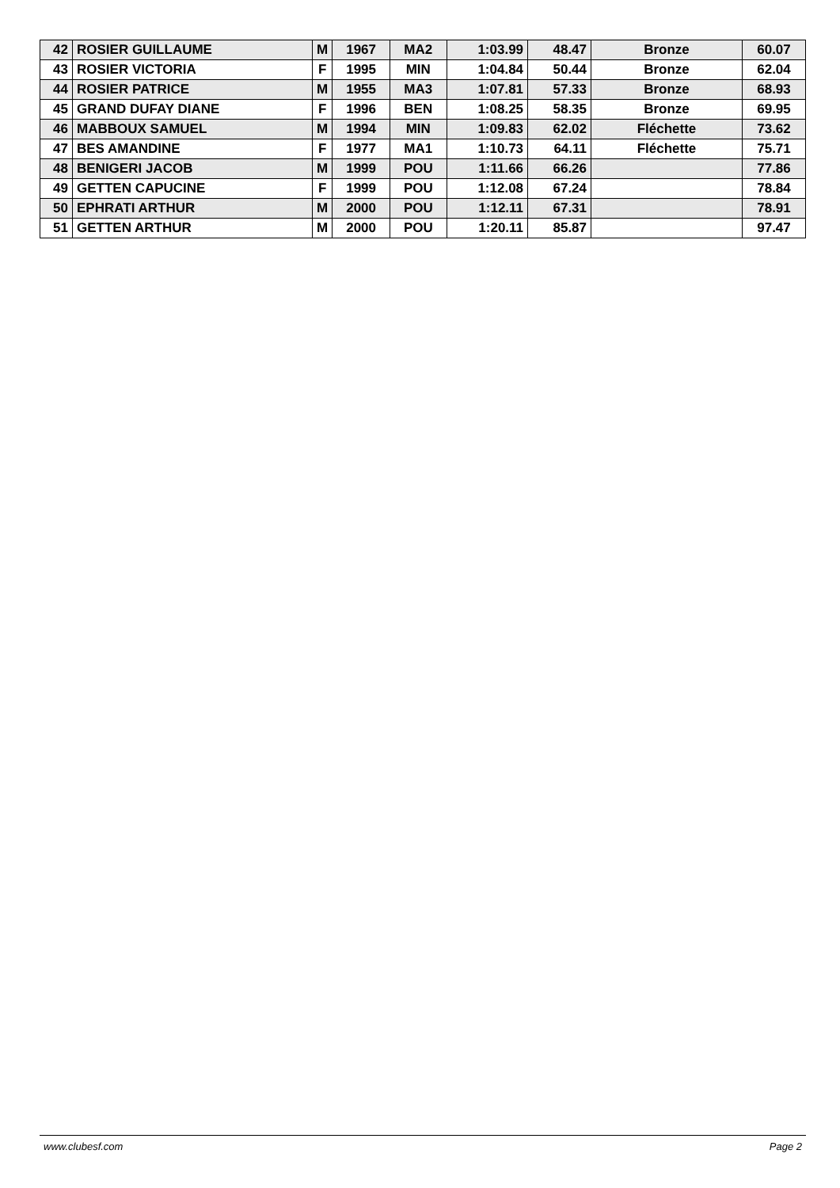| 42 | ROSIER GUILLAUME | M | 1967 | MA2 | 1:03.99 | 48.47 | Bronze | 60.07 |
| 43 | ROSIER VICTORIA | F | 1995 | MIN | 1:04.84 | 50.44 | Bronze | 62.04 |
| 44 | ROSIER PATRICE | M | 1955 | MA3 | 1:07.81 | 57.33 | Bronze | 68.93 |
| 45 | GRAND DUFAY DIANE | F | 1996 | BEN | 1:08.25 | 58.35 | Bronze | 69.95 |
| 46 | MABBOUX SAMUEL | M | 1994 | MIN | 1:09.83 | 62.02 | Fléchette | 73.62 |
| 47 | BES AMANDINE | F | 1977 | MA1 | 1:10.73 | 64.11 | Fléchette | 75.71 |
| 48 | BENIGERI JACOB | M | 1999 | POU | 1:11.66 | 66.26 | | 77.86 |
| 49 | GETTEN CAPUCINE | F | 1999 | POU | 1:12.08 | 67.24 | | 78.84 |
| 50 | EPHRATI ARTHUR | M | 2000 | POU | 1:12.11 | 67.31 | | 78.91 |
| 51 | GETTEN ARTHUR | M | 2000 | POU | 1:20.11 | 85.87 | | 97.47 |
www.clubesf.com Page 2